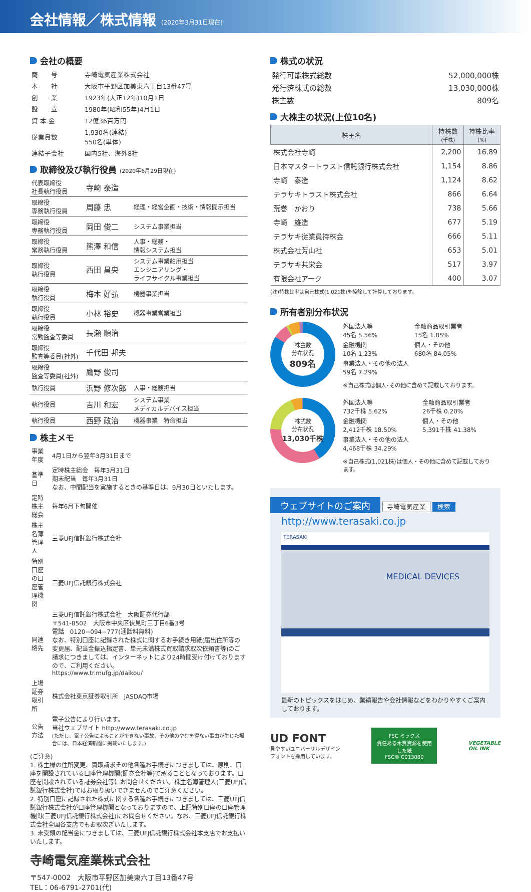会社情報／株式情報 (2020年3月31日現在)
会社の概要
| 商 号 | 寺崎電気産業株式会社 |
| 本 社 | 大阪市平野区加美東六丁目13番47号 |
| 創 業 | 1923年(大正12年)10月1日 |
| 設 立 | 1980年(昭和55年)4月1日 |
| 資 本 金 | 12億36百万円 |
| 従業員数 | 1,930名(連結) 550名(単体) |
| 連結子会社 | 国内5社、海外8社 |
取締役及び執行役員 (2020年6月29日現在)
| 代表取締役 社長執行役員 | 寺崎 泰造 | |
| 取締役 専務執行役員 | 周藤 忠 | 経理・経営企画・技術・情報開示担当 |
| 取締役 専務執行役員 | 岡田 俊二 | システム事業担当 |
| 取締役 常務執行役員 | 熊澤 和信 | 人事・総務・ 情報システム担当 |
| 取締役 執行役員 | 西田 昌央 | システム事業舶用担当 エンジニアリング・ ライフサイクル事業担当 |
| 取締役 執行役員 | 梅本 好弘 | 機器事業担当 |
| 取締役 執行役員 | 小林 裕史 | 機器事業営業担当 |
| 取締役 常勤監査等委員 | 長瀬 順治 | |
| 取締役 監査等委員(社外) | 千代田 邦夫 | |
| 取締役 監査等委員(社外) | 鷹野 俊司 | |
| 執行役員 | 浜野 修次郎 | 人事・総務担当 |
| 執行役員 | 吉川 和宏 | システム事業 メディカルデバイス担当 |
| 執行役員 | 西野 政治 | 機器事業 特命担当 |
株主メモ
| 事業年度 | 4月1日から翌年3月31日まで |
| 基準日 | 定時株主総会 毎年3月31日 期末配当 毎年3月31日 なお、中間配当を実施するときの基準日は、9月30日といたします。 |
| 定時株主総会 | 毎年6月下旬開催 |
| 株主名簿管理人 | 三菱UFJ信託銀行株式会社 |
| 特別口座の口座管理機関 | 三菱UFJ信託銀行株式会社 |
| 同連絡先 | 三菱UFJ信託銀行株式会社 大阪証券代行部 〒541-8502 大阪市中央区伏見町三丁目6番3号 電話 0120−094−777(通話料無料) なお、特別口座に記録された株式に関するお手続き用紙(届出住所等の変更届、配当金振込指定書、単元未満株式買取請求取次依頼書等)のご請求につきましては、インターネットにより24時間受け付けておりますので、ご利用ください。 https://www.tr.mufg.jp/daikou/ |
| 上場証券取引所 | 株式会社東京証券取引所 JASDAQ市場 |
| 公告方法 | 電子公告により行います。 当社ウェブサイト http://www.terasaki.co.jp (ただし、電子公告によることができない事故、その他のやむを得ない事由が生じた場合には、日本経済新聞に掲載いたします。) |
(ご注意)
1. 株主様の住所変更、買取請求その他各種お手続きにつきましては、原則、口座を開設されている口座管理機関(証券会社等)で承ることとなっております。口座を開設されている証券会社等にお問合せください。株主名簿管理人(三菱UFJ信託銀行株式会社)ではお取り扱いできませんのでご注意ください。
2. 特別口座に記録された株式に関する各種お手続きにつきましては、三菱UFJ信託銀行株式会社が口座管理機関となっておりますので、上記特別口座の口座管理機関(三菱UFJ信託銀行株式会社)にお問合せください。なお、三菱UFJ信託銀行株式会社全国各支店でもお取次ぎいたします。
3. 未受領の配当金につきましては、三菱UFJ信託銀行株式会社本支店でお支払いいたします。
寺崎電気産業株式会社
〒547-0002　大阪市平野区加美東六丁目13番47号
TEL：06-6791-2701(代)
株式の状況
| 発行可能株式総数 | 52,000,000株 |
| 発行済株式の総数 | 13,030,000株 |
| 株主数 | 809名 |
大株主の状況(上位10名)
| 株主名 | 持株数 (千株) | 持株比率 (%) |
| --- | --- | --- |
| 株式会社寺崎 | 2,200 | 16.89 |
| 日本マスタートラスト信託銀行株式会社 | 1,154 | 8.86 |
| 寺崎 泰造 | 1,124 | 8.62 |
| テラサキトラスト株式会社 | 866 | 6.64 |
| 荒巻 かおり | 738 | 5.66 |
| 寺崎 雄造 | 677 | 5.19 |
| テラサキ従業員持株会 | 666 | 5.11 |
| 株式会社芳山社 | 653 | 5.01 |
| テラサキ共栄会 | 517 | 3.97 |
| 有限会社アーク | 400 | 3.07 |
(注)持株比率は自己株式(1,021株)を控除して計算しております。
所有者別分布状況
株主数
分布状況
809名
外国法人等
45名 5.56% 金融商品取引業者
15名 1.85% 金融機関
10名 1.23% 個人・その他
680名 84.05% 事業法人・その他の法人
59名 7.29%
※自己株式は個人･その他に含めて記載しております。
株式数
分布状況
13,030千株
外国法人等
732千株 5.62% 金融商品取引業者
26千株 0.20% 金融機関
2,412千株 18.50% 個人・その他
5,391千株 41.38% 事業法人・その他の法人
4,468千株 34.29%
※自己株式(1,021株)は個人・その他に含めて記載しております。
ウェブサイトのご案内 寺崎電気産業 検索
http://www.terasaki.co.jp
TERASAKI
MEDICAL DEVICES
最新のトピックスをはじめ、業績報告や会社情報などをわかりやすくご案内しております。
UD FONT
見やすいユニバーサルデザイン
フォントを採用しています。
FSC ミックス
責任ある木質資源を使用した紙
FSC® C013080
VEGETABLE
OIL INK